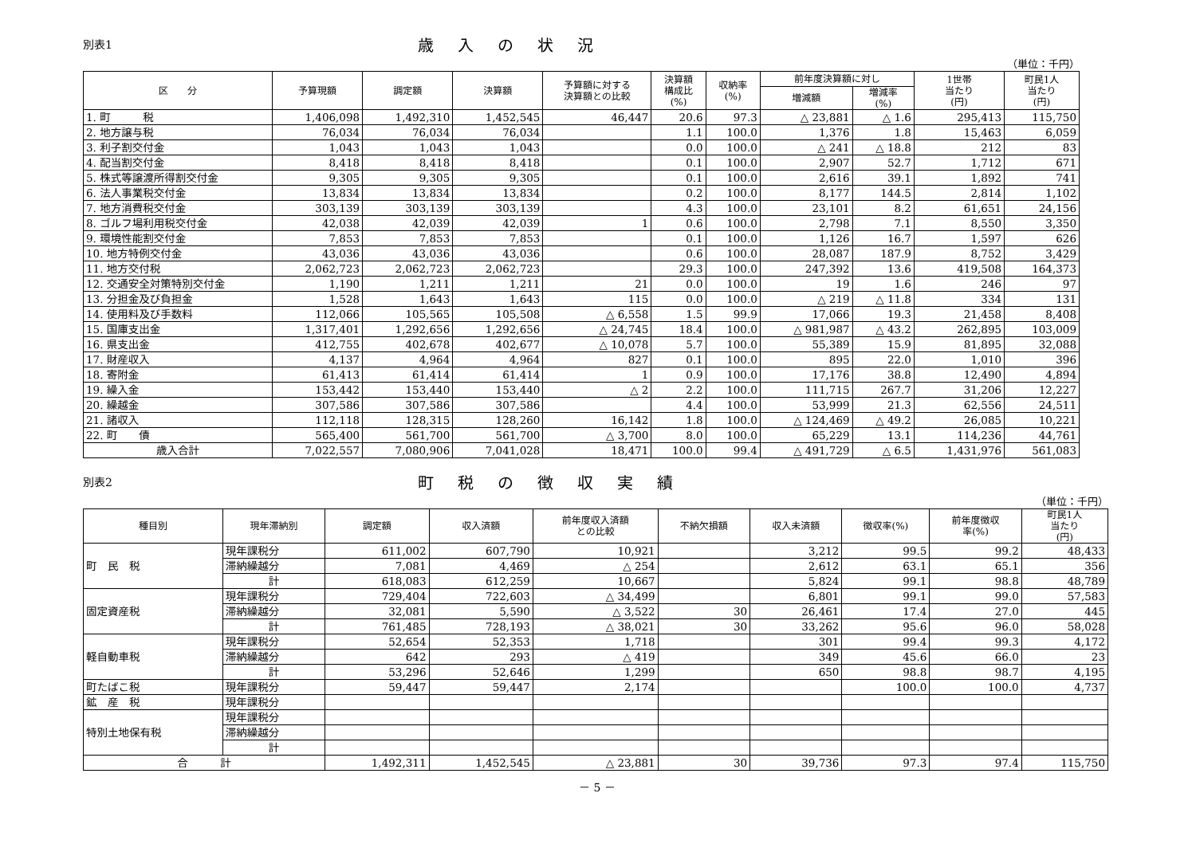別表1 歳入の状況
（単位：千円）
| 区 分 | 予算現額 | 調定額 | 決算額 | 予算額に対する 決算額との比較 | 決算額 構成比 (%) | 収納率 (%) | 前年度決算額に対し | | 1世帯 当たり (円) | 町民1人 当たり (円) |
| --- | --- | --- | --- | --- | --- | --- | --- | --- | --- | --- |
| | | | | | | | 増減額 | 増減率 (%) | | |
| 1. 町 税 | 1,406,098 | 1,492,310 | 1,452,545 | 46,447 | 20.6 | 97.3 | △ 23,881 | △ 1.6 | 295,413 | 115,750 |
| 2. 地方譲与税 | 76,034 | 76,034 | 76,034 | | 1.1 | 100.0 | 1,376 | 1.8 | 15,463 | 6,059 |
| 3. 利子割交付金 | 1,043 | 1,043 | 1,043 | | 0.0 | 100.0 | △ 241 | △ 18.8 | 212 | 83 |
| 4. 配当割交付金 | 8,418 | 8,418 | 8,418 | | 0.1 | 100.0 | 2,907 | 52.7 | 1,712 | 671 |
| 5. 株式等譲渡所得割交付金 | 9,305 | 9,305 | 9,305 | | 0.1 | 100.0 | 2,616 | 39.1 | 1,892 | 741 |
| 6. 法人事業税交付金 | 13,834 | 13,834 | 13,834 | | 0.2 | 100.0 | 8,177 | 144.5 | 2,814 | 1,102 |
| 7. 地方消費税交付金 | 303,139 | 303,139 | 303,139 | | 4.3 | 100.0 | 23,101 | 8.2 | 61,651 | 24,156 |
| 8. ゴルフ場利用税交付金 | 42,038 | 42,039 | 42,039 | 1 | 0.6 | 100.0 | 2,798 | 7.1 | 8,550 | 3,350 |
| 9. 環境性能割交付金 | 7,853 | 7,853 | 7,853 | | 0.1 | 100.0 | 1,126 | 16.7 | 1,597 | 626 |
| 10. 地方特例交付金 | 43,036 | 43,036 | 43,036 | | 0.6 | 100.0 | 28,087 | 187.9 | 8,752 | 3,429 |
| 11. 地方交付税 | 2,062,723 | 2,062,723 | 2,062,723 | | 29.3 | 100.0 | 247,392 | 13.6 | 419,508 | 164,373 |
| 12. 交通安全対策特別交付金 | 1,190 | 1,211 | 1,211 | 21 | 0.0 | 100.0 | 19 | 1.6 | 246 | 97 |
| 13. 分担金及び負担金 | 1,528 | 1,643 | 1,643 | 115 | 0.0 | 100.0 | △ 219 | △ 11.8 | 334 | 131 |
| 14. 使用料及び手数料 | 112,066 | 105,565 | 105,508 | △ 6,558 | 1.5 | 99.9 | 17,066 | 19.3 | 21,458 | 8,408 |
| 15. 国庫支出金 | 1,317,401 | 1,292,656 | 1,292,656 | △ 24,745 | 18.4 | 100.0 | △ 981,987 | △ 43.2 | 262,895 | 103,009 |
| 16. 県支出金 | 412,755 | 402,678 | 402,677 | △ 10,078 | 5.7 | 100.0 | 55,389 | 15.9 | 81,895 | 32,088 |
| 17. 財産収入 | 4,137 | 4,964 | 4,964 | 827 | 0.1 | 100.0 | 895 | 22.0 | 1,010 | 396 |
| 18. 寄附金 | 61,413 | 61,414 | 61,414 | 1 | 0.9 | 100.0 | 17,176 | 38.8 | 12,490 | 4,894 |
| 19. 繰入金 | 153,442 | 153,440 | 153,440 | △ 2 | 2.2 | 100.0 | 111,715 | 267.7 | 31,206 | 12,227 |
| 20. 繰越金 | 307,586 | 307,586 | 307,586 | | 4.4 | 100.0 | 53,999 | 21.3 | 62,556 | 24,511 |
| 21. 諸収入 | 112,118 | 128,315 | 128,260 | 16,142 | 1.8 | 100.0 | △ 124,469 | △ 49.2 | 26,085 | 10,221 |
| 22. 町 債 | 565,400 | 561,700 | 561,700 | △ 3,700 | 8.0 | 100.0 | 65,229 | 13.1 | 114,236 | 44,761 |
| 歳入合計 | 7,022,557 | 7,080,906 | 7,041,028 | 18,471 | 100.0 | 99.4 | △ 491,729 | △ 6.5 | 1,431,976 | 561,083 |
別表2 町税の徴収実績
（単位：千円）
| 種目別 | 現年滞納別 | 調定額 | 収入済額 | 前年度収入済額 との比較 | 不納欠損額 | 収入未済額 | 徴収率(%) | 前年度徴収 率(%) | 町民1人 当たり (円) |
| --- | --- | --- | --- | --- | --- | --- | --- | --- | --- |
| 町 民 税 | 現年課税分 | 611,002 | 607,790 | 10,921 | | 3,212 | 99.5 | 99.2 | 48,433 |
| | 滞納繰越分 | 7,081 | 4,469 | △ 254 | | 2,612 | 63.1 | 65.1 | 356 |
| | 計 | 618,083 | 612,259 | 10,667 | | 5,824 | 99.1 | 98.8 | 48,789 |
| 固定資産税 | 現年課税分 | 729,404 | 722,603 | △ 34,499 | | 6,801 | 99.1 | 99.0 | 57,583 |
| | 滞納繰越分 | 32,081 | 5,590 | △ 3,522 | 30 | 26,461 | 17.4 | 27.0 | 445 |
| | 計 | 761,485 | 728,193 | △ 38,021 | 30 | 33,262 | 95.6 | 96.0 | 58,028 |
| 軽自動車税 | 現年課税分 | 52,654 | 52,353 | 1,718 | | 301 | 99.4 | 99.3 | 4,172 |
| | 滞納繰越分 | 642 | 293 | △ 419 | | 349 | 45.6 | 66.0 | 23 |
| | 計 | 53,296 | 52,646 | 1,299 | | 650 | 98.8 | 98.7 | 4,195 |
| 町たばこ税 | 現年課税分 | 59,447 | 59,447 | 2,174 | | | 100.0 | 100.0 | 4,737 |
| 鉱 産 税 | 現年課税分 | | | | | | | | |
| 特別土地保有税 | 現年課税分 | | | | | | | | |
| | 滞納繰越分 | | | | | | | | |
| | 計 | | | | | | | | |
| 合 計 | | 1,492,311 | 1,452,545 | △ 23,881 | 30 | 39,736 | 97.3 | 97.4 | 115,750 |
－ 5 －